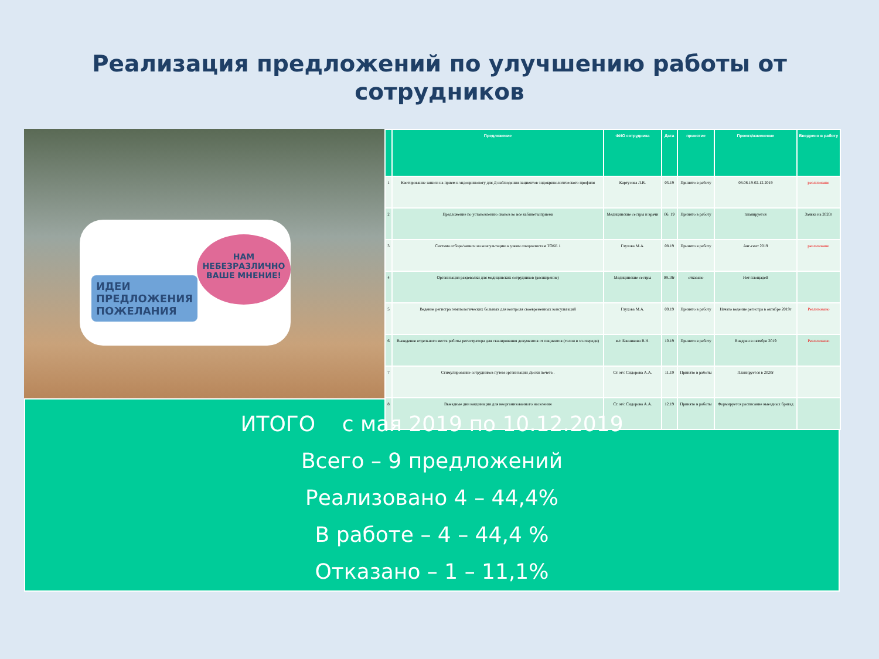Реализация предложений по улучшению работы от
сотрудников
ИДЕИ
ПРЕДЛОЖЕНИЯ
ПОЖЕЛАНИЯ
НАМ
НЕБЕЗРАЗЛИЧНО
ВАШЕ МНЕНИЕ!
| | Предложение | ФИО сотрудника | Дата | принятие | Проект/изменение | Внедрено в работу |
| --- | --- | --- | --- | --- | --- | --- |
| 1 | Квотирование записи на прием к эндокринологу для Д наблюдения пациентов эндокринологического профиля | Картусова Л.В. | 05.19 | Принято в работу | 08.08.19-02.12.2019 | реализовано |
| 2 | Предложение по установлению сканов во все кабинеты приема | Медицинские сестры и врачи | 06. 19 | Принято в работу | планируется | Заявка на 2020г |
| 3 | Система отбора/записи на консультацию к узким специалистам ТОКБ 1 | Глухова М.А. | 08.19 | Принято в работу | Авг-сент 2019 | реализовано |
| 4 | Организация раздевалки для медицинских сотрудников (расширение) | Медицинские сестры | 09.19г | отказано | Нет площадей | |
| 5 | Ведение регистра гематологических больных для контроля своевременных консультаций | Глухова М.А. | 09.19 | Принято в работу | Начато ведение регистра в октябре 2019г | Реализовано |
| 6 | Выведение отдельного места работы регистратора для сканирования документов от пациентов (талон в эл.очереди) | м/с Банникова В.Н. | 10.19 | Принято в работу | Внедрен в октябре 2019 | Реализовано |
| 7 | Стимулирование сотрудников путем организации Доски почета . | Ст. м/с Сидорова А.А. | 11.19 | Принято в работы | Планируется в 2020г | |
| 8 | Выездные дни вакцинации для неорганизованного населения | Ст. м/с Сидорова А.А. | 12.19 | Принято в работы | Формируется расписание выездных бригад | |
ИТОГО с мая 2019 по 10.12.2019
Всего – 9 предложений
Реализовано 4 – 44,4%
В работе – 4 – 44,4 %
Отказано – 1 – 11,1%